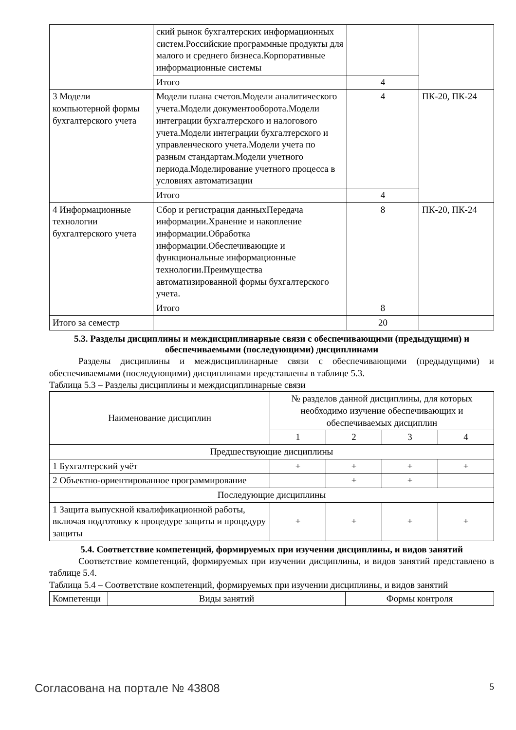| | ский рынок бухгалтерских информационных систем.Российские программные продукты для малого и среднего бизнеса.Корпоративные информационные системы | | |
| | Итого | 4 | |
| 3 Модели компьютерной формы бухгалтерского учета | Модели плана счетов.Модели аналитического учета.Модели документооборота.Модели интеграции бухгалтерского и налогового учета.Модели интеграции бухгалтерского и управленческого учета.Модели учета по разным стандартам.Модели учетного периода.Моделирование учетного процесса в условиях автоматизации | 4 | ПК-20, ПК-24 |
| | Итого | 4 | |
| 4 Информационные технологии бухгалтерского учета | Сбор и регистрация данныхПередача информации.Хранение и накопление информации.Обработка информации.Обеспечивающие и функциональные информационные технологии.Преимущества автоматизированной формы бухгалтерского учета. | 8 | ПК-20, ПК-24 |
| | Итого | 8 | |
| Итого за семестр | | 20 | |
5.3. Разделы дисциплины и междисциплинарные связи с обеспечивающими (предыдущими) и обеспечиваемыми (последующими) дисциплинами
Разделы дисциплины и междисциплинарные связи с обеспечивающими (предыдущими) и обеспечиваемыми (последующими) дисциплинами представлены в таблице 5.3.
Таблица 5.3 – Разделы дисциплины и междисциплинарные связи
| Наименование дисциплин | № разделов данной дисциплины, для которых необходимо изучение обеспечивающих и обеспечиваемых дисциплин | | | |
| --- | --- | --- | --- | --- |
| | 1 | 2 | 3 | 4 |
| Предшествующие дисциплины | | | | |
| 1 Бухгалтерский учёт | + | + | + | + |
| 2 Объектно-ориентированное программирование | | + | + | |
| Последующие дисциплины | | | | |
| 1 Защита выпускной квалификационной работы, включая подготовку к процедуре защиты и процедуру защиты | + | + | + | + |
5.4. Соответствие компетенций, формируемых при изучении дисциплины, и видов занятий
Соответствие компетенций, формируемых при изучении дисциплины, и видов занятий представлено в таблице 5.4.
Таблица 5.4 – Соответствие компетенций, формируемых при изучении дисциплины, и видов занятий
| Компетенци | Виды занятий | Формы контроля |
Согласована на портале № 43808 5